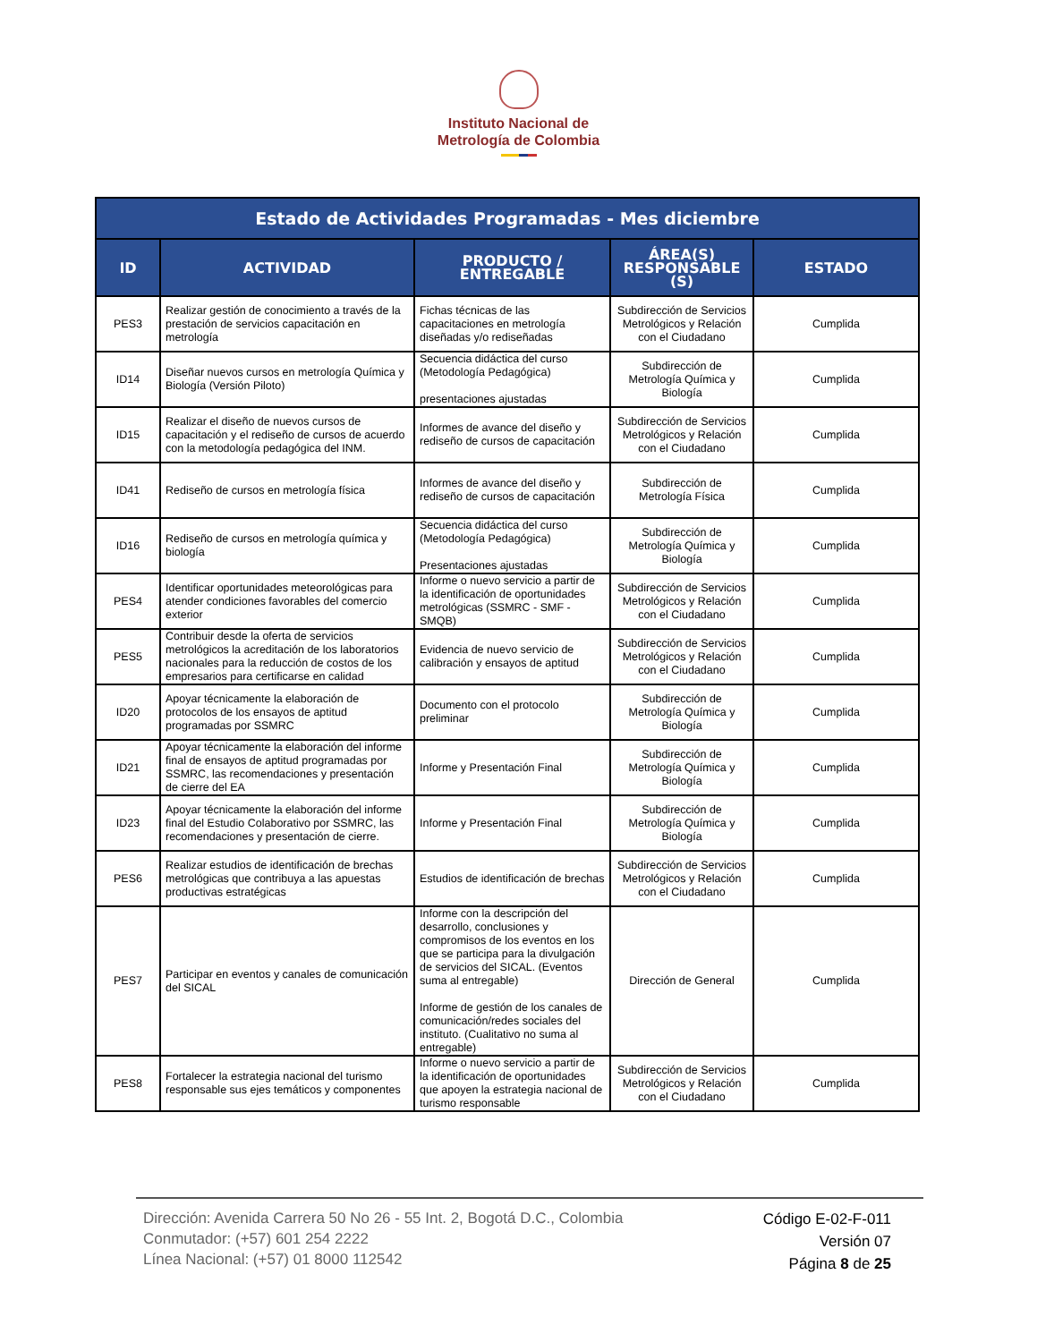Instituto Nacional de
Metrología de Colombia
| Estado de Actividades Programadas - Mes diciembre | | | | |
| --- | --- | --- | --- | --- |
| ID | ACTIVIDAD | PRODUCTO / ENTREGABLE | ÁREA(S) RESPONSABLE (S) | ESTADO |
| PES3 | Realizar gestión de conocimiento a través de la prestación de servicios capacitación en metrología | Fichas técnicas de las capacitaciones en metrología diseñadas y/o rediseñadas | Subdirección de Servicios Metrológicos y Relación con el Ciudadano | Cumplida |
| ID14 | Diseñar nuevos cursos en metrología Química y Biología (Versión Piloto) | Secuencia didáctica del curso (Metodología Pedagógica) presentaciones ajustadas | Subdirección de Metrología Química y Biología | Cumplida |
| ID15 | Realizar el diseño de nuevos cursos de capacitación y el rediseño de cursos de acuerdo con la metodología pedagógica del INM. | Informes de avance del diseño y rediseño de cursos de capacitación | Subdirección de Servicios Metrológicos y Relación con el Ciudadano | Cumplida |
| ID41 | Rediseño de cursos en metrología física | Informes de avance del diseño y rediseño de cursos de capacitación | Subdirección de Metrología Física | Cumplida |
| ID16 | Rediseño de cursos en metrología química y biología | Secuencia didáctica del curso (Metodología Pedagógica) Presentaciones ajustadas | Subdirección de Metrología Química y Biología | Cumplida |
| PES4 | Identificar oportunidades meteorológicas para atender condiciones favorables del comercio exterior | Informe o nuevo servicio a partir de la identificación de oportunidades metrológicas (SSMRC - SMF - SMQB) | Subdirección de Servicios Metrológicos y Relación con el Ciudadano | Cumplida |
| PES5 | Contribuir desde la oferta de servicios metrológicos la acreditación de los laboratorios nacionales para la reducción de costos de los empresarios para certificarse en calidad | Evidencia de nuevo servicio de calibración y ensayos de aptitud | Subdirección de Servicios Metrológicos y Relación con el Ciudadano | Cumplida |
| ID20 | Apoyar técnicamente la elaboración de protocolos de los ensayos de aptitud programadas por SSMRC | Documento con el protocolo preliminar | Subdirección de Metrología Química y Biología | Cumplida |
| ID21 | Apoyar técnicamente la elaboración del informe final de ensayos de aptitud programadas por SSMRC, las recomendaciones y presentación de cierre del EA | Informe y Presentación Final | Subdirección de Metrología Química y Biología | Cumplida |
| ID23 | Apoyar técnicamente la elaboración del informe final del Estudio Colaborativo por SSMRC, las recomendaciones y presentación de cierre. | Informe y Presentación Final | Subdirección de Metrología Química y Biología | Cumplida |
| PES6 | Realizar estudios de identificación de brechas metrológicas que contribuya a las apuestas productivas estratégicas | Estudios de identificación de brechas | Subdirección de Servicios Metrológicos y Relación con el Ciudadano | Cumplida |
| PES7 | Participar en eventos y canales de comunicación del SICAL | Informe con la descripción del desarrollo, conclusiones y compromisos de los eventos en los que se participa para la divulgación de servicios del SICAL. (Eventos suma al entregable) Informe de gestión de los canales de comunicación/redes sociales del instituto. (Cualitativo no suma al entregable) | Dirección de General | Cumplida |
| PES8 | Fortalecer la estrategia nacional del turismo responsable sus ejes temáticos y componentes | Informe o nuevo servicio a partir de la identificación de oportunidades que apoyen la estrategia nacional de turismo responsable | Subdirección de Servicios Metrológicos y Relación con el Ciudadano | Cumplida |
Dirección: Avenida Carrera 50 No 26 - 55 Int. 2, Bogotá D.C., Colombia
Conmutador: (+57) 601 254 2222
Línea Nacional: (+57) 01 8000 112542
Código E-02-F-011
Versión 07
Página 8 de 25